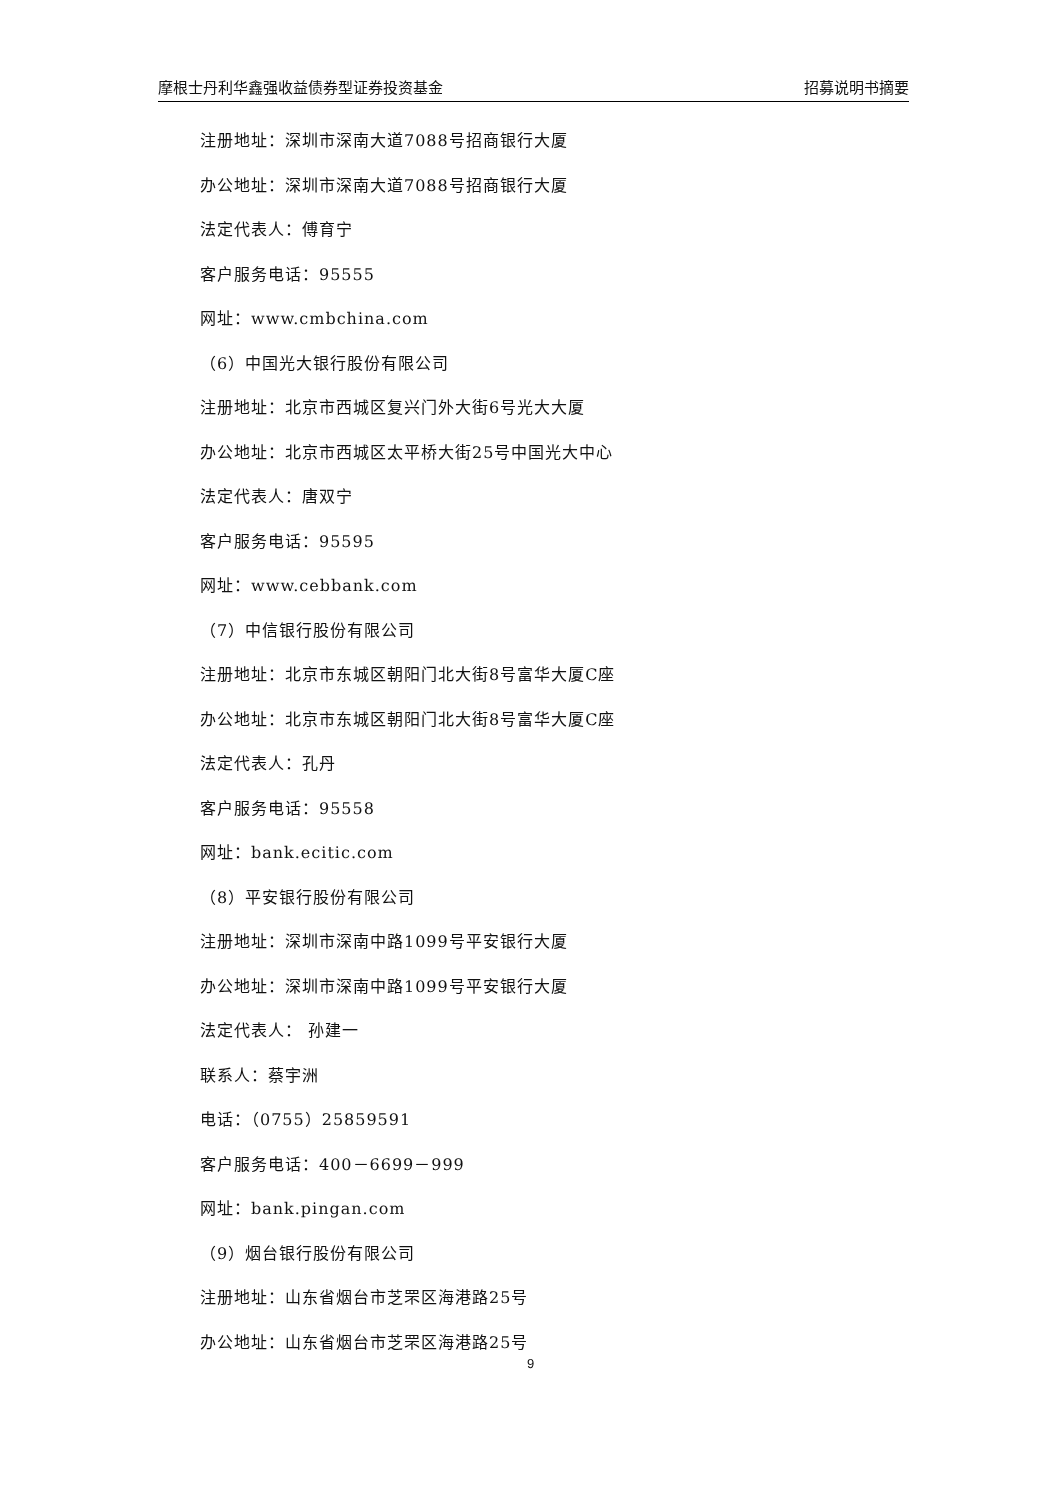摩根士丹利华鑫强收益债券型证券投资基金 招募说明书摘要
注册地址：深圳市深南大道7088号招商银行大厦
办公地址：深圳市深南大道7088号招商银行大厦
法定代表人：傅育宁
客户服务电话：95555
网址：www.cmbchina.com
（6）中国光大银行股份有限公司
注册地址：北京市西城区复兴门外大街6号光大大厦
办公地址：北京市西城区太平桥大街25号中国光大中心
法定代表人：唐双宁
客户服务电话：95595
网址：www.cebbank.com
（7）中信银行股份有限公司
注册地址：北京市东城区朝阳门北大街8号富华大厦C座
办公地址：北京市东城区朝阳门北大街8号富华大厦C座
法定代表人：孔丹
客户服务电话：95558
网址：bank.ecitic.com
（8）平安银行股份有限公司
注册地址：深圳市深南中路1099号平安银行大厦
办公地址：深圳市深南中路1099号平安银行大厦
法定代表人： 孙建一
联系人：蔡宇洲
电话：（0755）25859591
客户服务电话：400－6699－999
网址：bank.pingan.com
（9）烟台银行股份有限公司
注册地址：山东省烟台市芝罘区海港路25号
办公地址：山东省烟台市芝罘区海港路25号
9